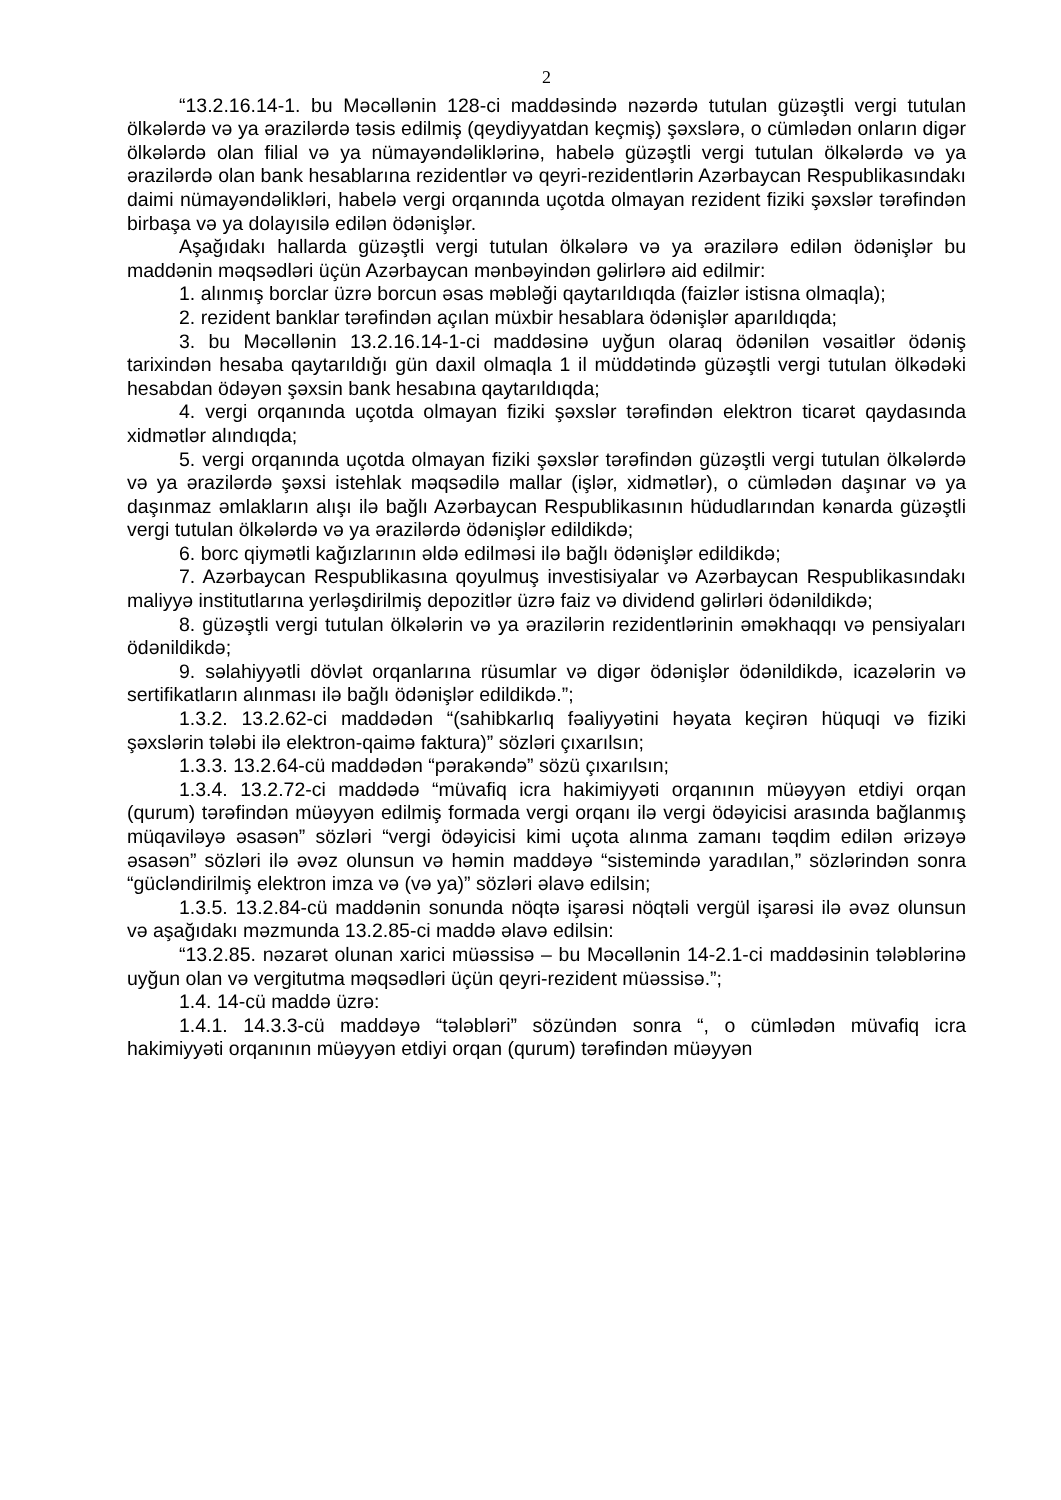2
“13.2.16.14-1. bu Məcəllənin 128-ci maddəsində nəzərdə tutulan güzəştli vergi tutulan ölkələrdə və ya ərazilərdə təsis edilmiş (qeydiyyatdan keçmiş) şəxslərə, o cümlədən onların digər ölkələrdə olan filial və ya nümayəndəliklərinə, habelə güzəştli vergi tutulan ölkələrdə və ya ərazilərdə olan bank hesablarına rezidentlər və qeyri-rezidentlərin Azərbaycan Respublikasındakı daimi nümayəndəlikləri, habelə vergi orqanında uçotda olmayan rezident fiziki şəxslər tərəfindən birbaşa və ya dolayısilə edilən ödənişlər.
Aşağıdakı hallarda güzəştli vergi tutulan ölkələrə və ya ərazilərə edilən ödənişlər bu maddənin məqsədləri üçün Azərbaycan mənbəyindən gəlirlərə aid edilmir:
1. alınmış borclar üzrə borcun əsas məbləği qaytarıldıqda (faizlər istisna olmaqla);
2. rezident banklar tərəfindən açılan müxbir hesablara ödənişlər aparıldıqda;
3. bu Məcəllənin 13.2.16.14-1-ci maddəsinə uyğun olaraq ödənilən vəsaitlər ödəniş tarixindən hesaba qaytarıldığı gün daxil olmaqla 1 il müddətində güzəştli vergi tutulan ölkədəki hesabdan ödəyən şəxsin bank hesabına qaytarıldıqda;
4. vergi orqanında uçotda olmayan fiziki şəxslər tərəfindən elektron ticarət qaydasında xidmətlər alındıqda;
5. vergi orqanında uçotda olmayan fiziki şəxslər tərəfindən güzəştli vergi tutulan ölkələrdə və ya ərazilərdə şəxsi istehlak məqsədilə mallar (işlər, xidmətlər), o cümlədən daşınar və ya daşınmaz əmlakların alışı ilə bağlı Azərbaycan Respublikasının hüdudlarından kənarda güzəştli vergi tutulan ölkələrdə və ya ərazilərdə ödənişlər edildikdə;
6. borc qiymətli kağızlarının əldə edilməsi ilə bağlı ödənişlər edildikdə;
7. Azərbaycan Respublikasına qoyulmuş investisiyalar və Azərbaycan Respublikasındakı maliyyə institutlarına yerləşdirilmiş depozitlər üzrə faiz və dividend gəlirləri ödənildikdə;
8. güzəştli vergi tutulan ölkələrin və ya ərazilərin rezidentlərinin əməkhaqqı və pensiyaları ödənildikdə;
9. səlahiyyətli dövlət orqanlarına rüsumlar və digər ödənişlər ödənildikdə, icazələrin və sertifikatların alınması ilə bağlı ödənişlər edildikdə.”;
1.3.2. 13.2.62-ci maddədən “(sahibkarlıq fəaliyyətini həyata keçirən hüquqi və fiziki şəxslərin tələbi ilə elektron-qaimə faktura)” sözləri çıxarılsın;
1.3.3. 13.2.64-cü maddədən “pərakəndə” sözü çıxarılsın;
1.3.4. 13.2.72-ci maddədə “müvafiq icra hakimiyyəti orqanının müəyyən etdiyi orqan (qurum) tərəfindən müəyyən edilmiş formada vergi orqanı ilə vergi ödəyicisi arasında bağlanmış müqaviləyə əsasən” sözləri “vergi ödəyicisi kimi uçota alınma zamanı təqdim edilən ərizəyə əsasən” sözləri ilə əvəz olunsun və həmin maddəyə “sistemində yaradılan,” sözlərindən sonra “gücləndirilmiş elektron imza və (və ya)” sözləri əlavə edilsin;
1.3.5. 13.2.84-cü maddənin sonunda nöqtə işarəsi nöqtəli vergül işarəsi ilə əvəz olunsun və aşağıdakı məzmunda 13.2.85-ci maddə əlavə edilsin:
“13.2.85. nəzarət olunan xarici müəssisə – bu Məcəllənin 14-2.1-ci maddəsinin tələblərinə uyğun olan və vergitutma məqsədləri üçün qeyri-rezident müəssisə.”;
1.4. 14-cü maddə üzrə:
1.4.1. 14.3.3-cü maddəyə “tələbləri” sözündən sonra “, o cümlədən müvafiq icra hakimiyyəti orqanının müəyyən etdiyi orqan (qurum) tərəfindən müəyyən